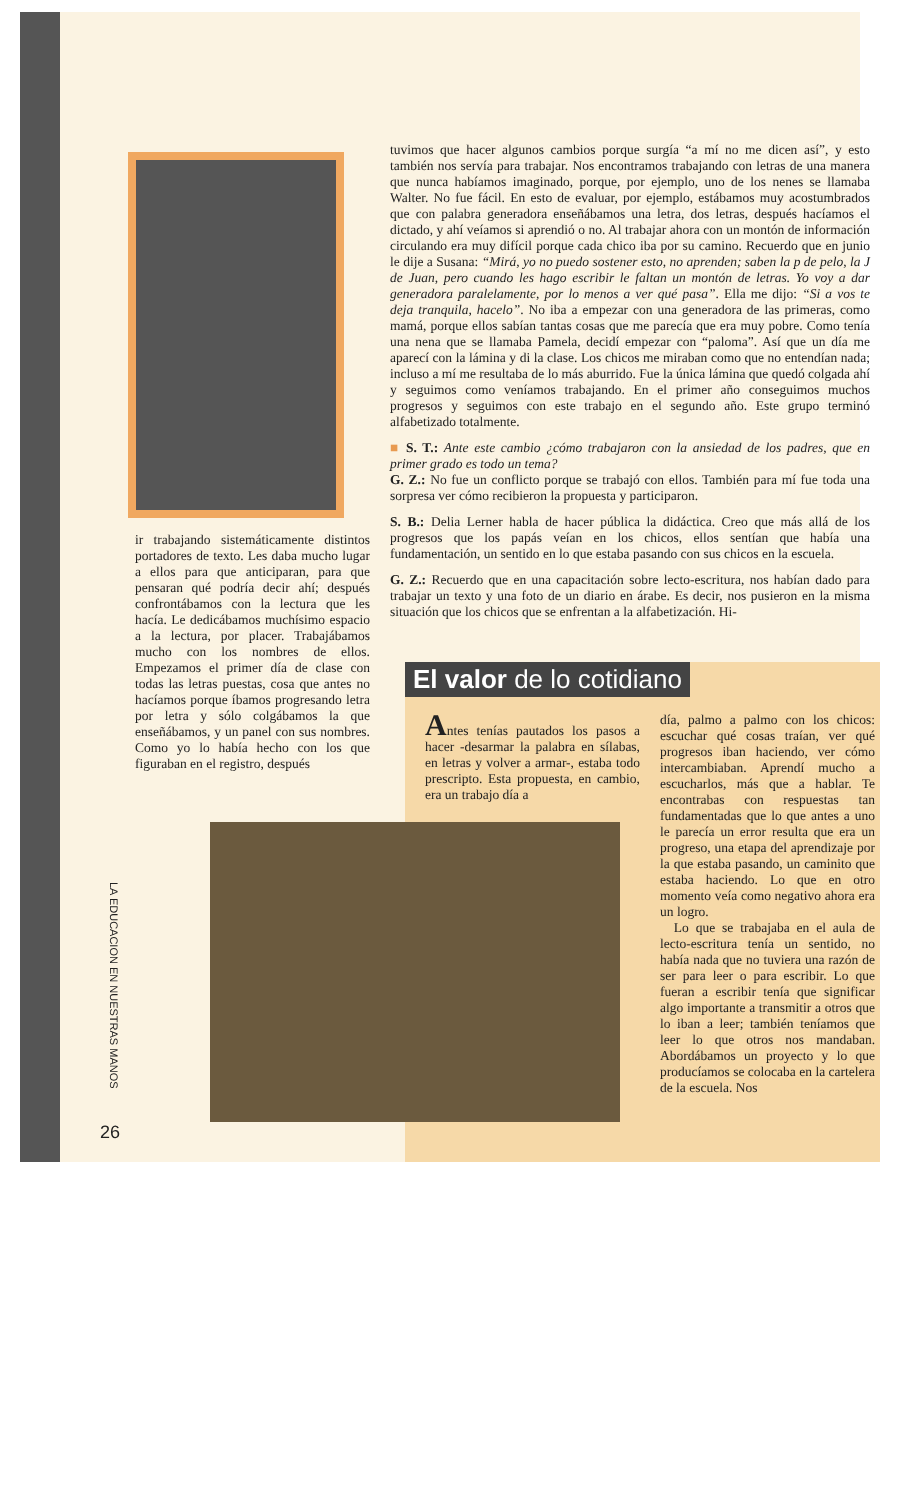tuvimos que hacer algunos cambios porque surgía “a mí no me dicen así”, y esto también nos servía para trabajar. Nos encontramos trabajando con letras de una manera que nunca habíamos imaginado, porque, por ejemplo, uno de los nenes se llamaba Walter. No fue fácil. En esto de evaluar, por ejemplo, estábamos muy acostumbrados que con palabra generadora enseñábamos una letra, dos letras, después hacíamos el dictado, y ahí veíamos si aprendió o no. Al trabajar ahora con un montón de información circulando era muy difícil porque cada chico iba por su camino. Recuerdo que en junio le dije a Susana: “Mirá, yo no puedo sostener esto, no aprenden; saben la p de pelo, la J de Juan, pero cuando les hago escribir le faltan un montón de letras. Yo voy a dar generadora paralelamente, por lo menos a ver qué pasa”. Ella me dijo: “Si a vos te deja tranquila, hacelo”. No iba a empezar con una generadora de las primeras, como mamá, porque ellos sabían tantas cosas que me parecía que era muy pobre. Como tenía una nena que se llamaba Pamela, decidí empezar con “paloma”. Así que un día me aparecí con la lámina y di la clase. Los chicos me miraban como que no entendían nada; incluso a mí me resultaba de lo más aburrido. Fue la única lámina que quedó colgada ahí y seguimos como veníamos trabajando. En el primer año conseguimos muchos progresos y seguimos con este trabajo en el segundo año. Este grupo terminó alfabetizado totalmente.
■ S. T.: Ante este cambio ¿cómo trabajaron con la ansiedad de los padres, que en primer grado es todo un tema?
G. Z.: No fue un conflicto porque se trabajó con ellos. También para mí fue toda una sorpresa ver cómo recibieron la propuesta y participaron.
S. B.: Delia Lerner habla de hacer pública la didáctica. Creo que más allá de los progresos que los papás veían en los chicos, ellos sentían que había una fundamentación, un sentido en lo que estaba pasando con sus chicos en la escuela.
G. Z.: Recuerdo que en una capacitación sobre lecto-escritura, nos habían dado para trabajar un texto y una foto de un diario en árabe. Es decir, nos pusieron en la misma situación que los chicos que se enfrentan a la alfabetización. Hi-
ir trabajando sistemáticamente distintos portadores de texto. Les daba mucho lugar a ellos para que anticiparan, para que pensaran qué podría decir ahí; después confrontábamos con la lectura que les hacía. Le dedicábamos muchísimo espacio a la lectura, por placer. Trabajábamos mucho con los nombres de ellos. Empezamos el primer día de clase con todas las letras puestas, cosa que antes no hacíamos porque íbamos progresando letra por letra y sólo colgábamos la que enseñábamos, y un panel con sus nombres. Como yo lo había hecho con los que figuraban en el registro, después
El valor de lo cotidiano
Antes tenías pautados los pasos a hacer -desarmar la palabra en sílabas, en letras y volver a armar-, estaba todo prescripto. Esta propuesta, en cambio, era un trabajo día a
día, palmo a palmo con los chicos: escuchar qué cosas traían, ver qué progresos iban haciendo, ver cómo intercambiaban. Aprendí mucho a escucharlos, más que a hablar. Te encontrabas con respuestas tan fundamentadas que lo que antes a uno le parecía un error resulta que era un progreso, una etapa del aprendizaje por la que estaba pasando, un caminito que estaba haciendo. Lo que en otro momento veía como negativo ahora era un logro.
Lo que se trabajaba en el aula de lecto-escritura tenía un sentido, no había nada que no tuviera una razón de ser para leer o para escribir. Lo que fueran a escribir tenía que significar algo importante a transmitir a otros que lo iban a leer; también teníamos que leer lo que otros nos mandaban. Abordábamos un proyecto y lo que producíamos se colocaba en la cartelera de la escuela. Nos
LA EDUCACION EN NUESTRAS MANOS
26